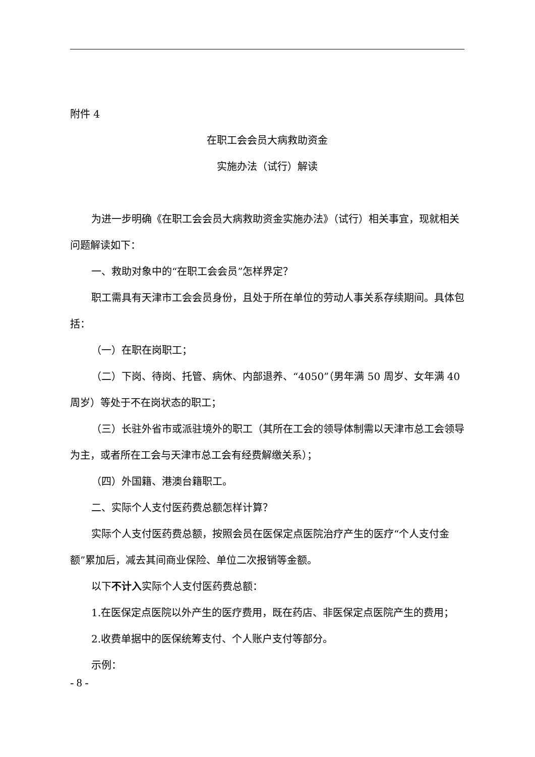附件 4
在职工会会员大病救助资金
实施办法（试行）解读
为进一步明确《在职工会会员大病救助资金实施办法》（试行）相关事宜，现就相关问题解读如下：
一、救助对象中的“在职工会会员”怎样界定？
职工需具有天津市工会会员身份，且处于所在单位的劳动人事关系存续期间。具体包括：
（一）在职在岗职工；
（二）下岗、待岗、托管、病休、内部退养、“4050”（男年满 50 周岁、女年满 40 周岁）等处于不在岗状态的职工；
（三）长驻外省市或派驻境外的职工（其所在工会的领导体制需以天津市总工会领导为主，或者所在工会与天津市总工会有经费解缴关系）；
（四）外国籍、港澳台籍职工。
二、实际个人支付医药费总额怎样计算？
实际个人支付医药费总额，按照会员在医保定点医院治疗产生的医疗“个人支付金额”累加后，减去其间商业保险、单位二次报销等金额。
以下不计入实际个人支付医药费总额：
1.在医保定点医院以外产生的医疗费用，既在药店、非医保定点医院产生的费用；
2.收费单据中的医保统筹支付、个人账户支付等部分。
示例：
- 8 -